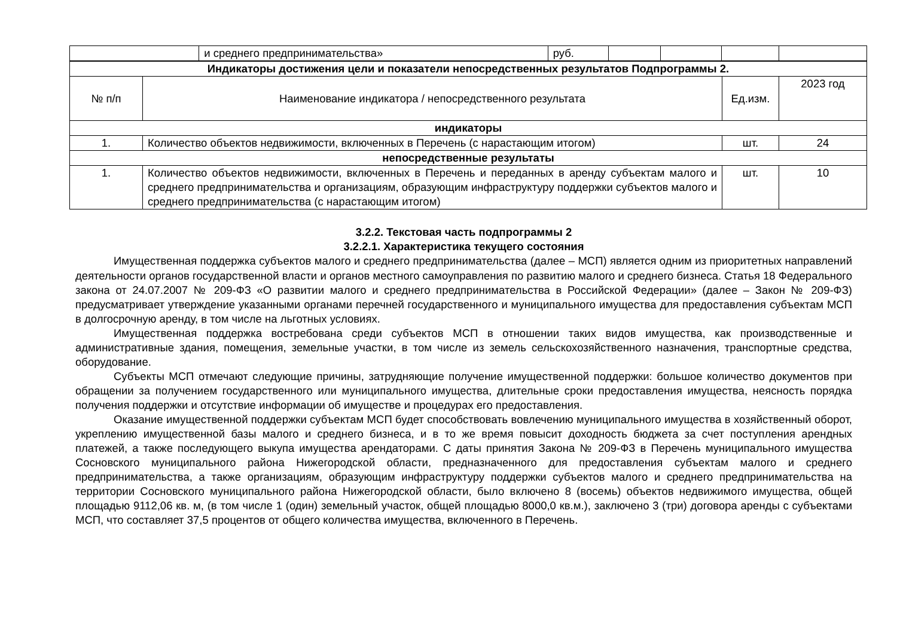| | и среднего предпринимательства» | руб. | | | | |
| Индикаторы достижения цели и показатели непосредственных результатов Подпрограммы 2. | | | |
| --- | --- | --- | --- |
| № п/п | Наименование индикатора / непосредственного результата | Ед.изм. | 2023 год |
| индикаторы | | | |
| 1. | Количество объектов недвижимости, включенных в Перечень (с нарастающим итогом) | шт. | 24 |
| непосредственные результаты | | | |
| 1. | Количество объектов недвижимости, включенных в Перечень и переданных в аренду субъектам малого и среднего предпринимательства и организациям, образующим инфраструктуру поддержки субъектов малого и среднего предпринимательства (с нарастающим итогом) | шт. | 10 |
3.2.2. Текстовая часть подпрограммы 2
3.2.2.1. Характеристика текущего состояния
Имущественная поддержка субъектов малого и среднего предпринимательства (далее – МСП) является одним из приоритетных направлений деятельности органов государственной власти и органов местного самоуправления по развитию малого и среднего бизнеса. Статья 18 Федерального закона от 24.07.2007 № 209-ФЗ «О развитии малого и среднего предпринимательства в Российской Федерации» (далее – Закон № 209-ФЗ) предусматривает утверждение указанными органами перечней государственного и муниципального имущества для предоставления субъектам МСП в долгосрочную аренду, в том числе на льготных условиях.
Имущественная поддержка востребована среди субъектов МСП в отношении таких видов имущества, как производственные и административные здания, помещения, земельные участки, в том числе из земель сельскохозяйственного назначения, транспортные средства, оборудование.
Субъекты МСП отмечают следующие причины, затрудняющие получение имущественной поддержки: большое количество документов при обращении за получением государственного или муниципального имущества, длительные сроки предоставления имущества, неясность порядка получения поддержки и отсутствие информации об имуществе и процедурах его предоставления.
Оказание имущественной поддержки субъектам МСП будет способствовать вовлечению муниципального имущества в хозяйственный оборот, укреплению имущественной базы малого и среднего бизнеса, и в то же время повысит доходность бюджета за счет поступления арендных платежей, а также последующего выкупа имущества арендаторами. С даты принятия Закона № 209-ФЗ в Перечень муниципального имущества Сосновского муниципального района Нижегородской области, предназначенного для предоставления субъектам малого и среднего предпринимательства, а также организациям, образующим инфраструктуру поддержки субъектов малого и среднего предпринимательства на территории Сосновского муниципального района Нижегородской области, было включено 8 (восемь) объектов недвижимого имущества, общей площадью 9112,06 кв. м, (в том числе 1 (один) земельный участок, общей площадью 8000,0 кв.м.), заключено 3 (три) договора аренды с субъектами МСП, что составляет 37,5 процентов от общего количества имущества, включенного в Перечень.